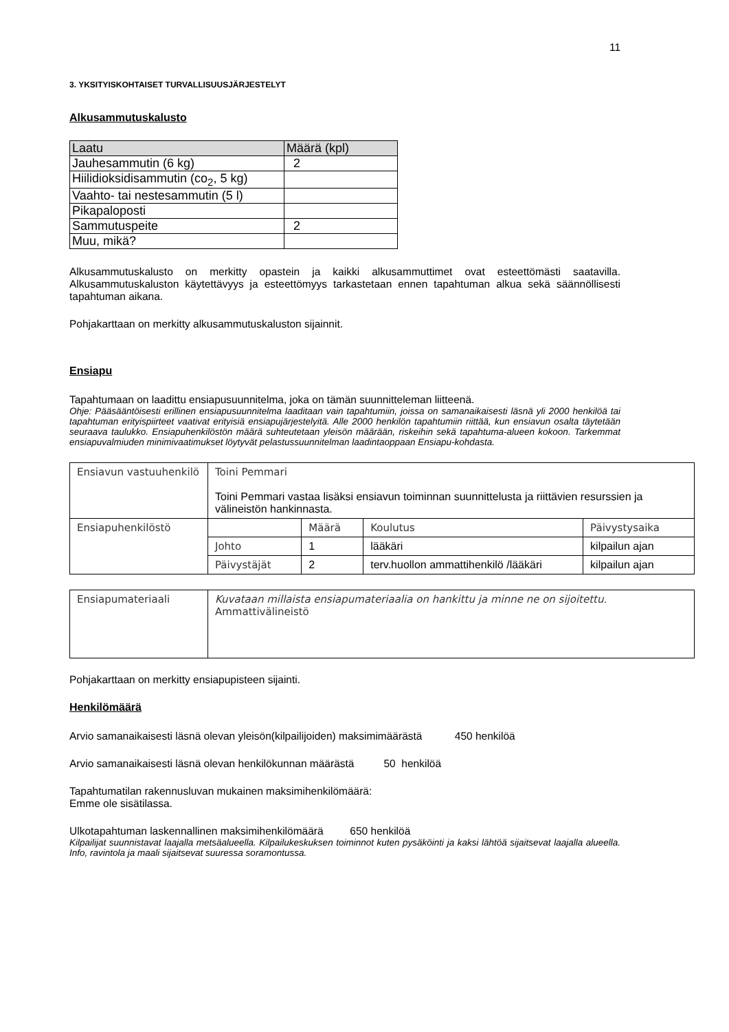11
3. YKSITYISKOHTAISET TURVALLISUUSJÄRJESTELYT
Alkusammutuskalusto
| Laatu | Määrä (kpl) |
| --- | --- |
| Jauhesammutin (6 kg) | 2 |
| Hiilidioksidisammutin (co<sub>2</sub>, 5 kg) | |
| Vaahto- tai nestesammutin (5 l) | |
| Pikapaloposti | |
| Sammutuspeite | 2 |
| Muu, mikä? | |
Alkusammutuskalusto on merkitty opastein ja kaikki alkusammuttimet ovat esteettömästi saatavilla. Alkusammutuskaluston käytettävyys ja esteettömyys tarkastetaan ennen tapahtuman alkua sekä säännöllisesti tapahtuman aikana.
Pohjakarttaan on merkitty alkusammutuskaluston sijainnit.
Ensiapu
Tapahtumaan on laadittu ensiapusuunnitelma, joka on tämän suunnitteleman liitteenä.
Ohje: Pääsääntöisesti erillinen ensiapusuunnitelma laaditaan vain tapahtumiin, joissa on samanaikaisesti läsnä yli 2000 henkilöä tai tapahtuman erityispiirteet vaativat erityisiä ensiapujärjestelyitä. Alle 2000 henkilön tapahtumiin riittää, kun ensiavun osalta täytetään seuraava taulukko. Ensiapuhenkilöstön määrä suhteutetaan yleisön määrään, riskeihin sekä tapahtuma-alueen kokoon. Tarkemmat ensiapuvalmiuden minimivaatimukset löytyvät pelastussuunnitelman laadintaoppaan Ensiapu-kohdasta.
| Ensiavun vastuuhenkilö | Toini Pemmari Toini Pemmari vastaa lisäksi ensiavun toiminnan suunnittelusta ja riittävien resurssien ja välineistön hankinnasta. | | | |
| Ensiapuhenkilöstö | | Määrä | Koulutus | Päivystysaika |
| | Johto | 1 | lääkäri | kilpailun ajan |
| | Päivystäjät | 2 | terv.huollon ammattihenkilö /lääkäri | kilpailun ajan |
| Ensiapumateriaali | Kuvataan millaista ensiapumateriaalia on hankittu ja minne ne on sijoitettu. Ammattivälineistö |
Pohjakarttaan on merkitty ensiapupisteen sijainti.
Henkilömäärä
Arvio samanaikaisesti läsnä olevan yleisön(kilpailijoiden) maksimimäärästä 450 henkilöä
Arvio samanaikaisesti läsnä olevan henkilökunnan määrästä 50 henkilöä
Tapahtumatilan rakennusluvan mukainen maksimihenkilömäärä:
Emme ole sisätilassa.
Ulkotapahtuman laskennallinen maksimihenkilömäärä 650 henkilöä
Kilpailijat suunnistavat laajalla metsäalueella. Kilpailukeskuksen toiminnot kuten pysäköinti ja kaksi lähtöä sijaitsevat laajalla alueella. Info, ravintola ja maali sijaitsevat suuressa soramontussa.